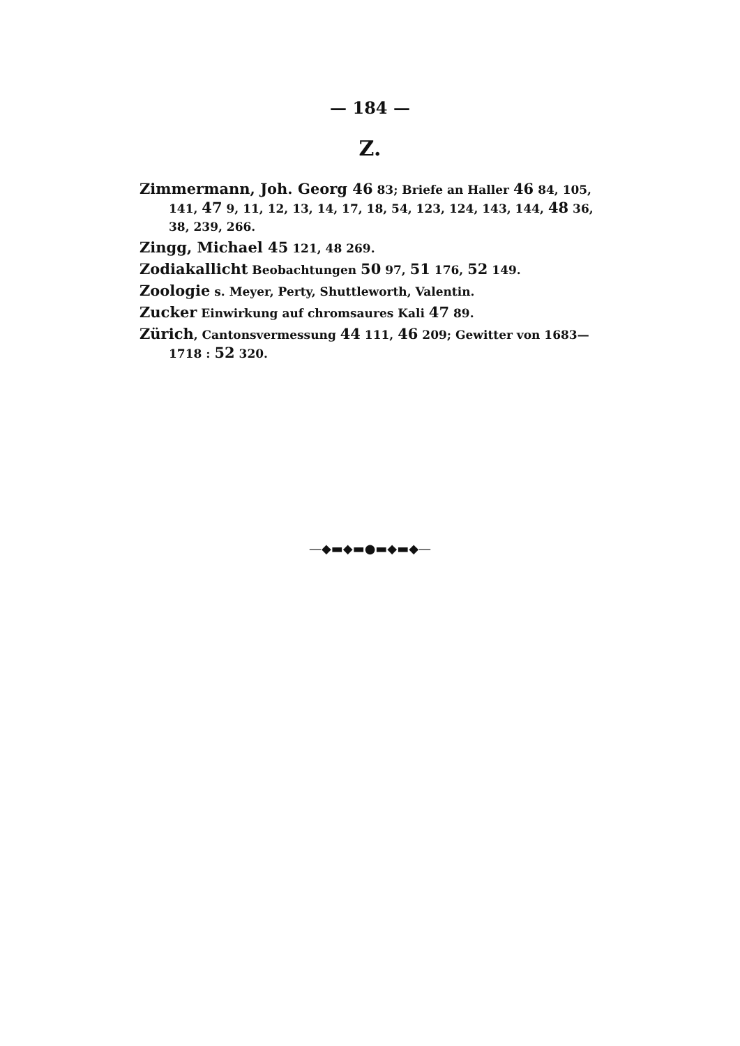— 184 —
Z.
Zimmermann, Joh. Georg 46 83; Briefe an Haller 46 84, 105, 141, 47 9, 11, 12, 13, 14, 17, 18, 54, 123, 124, 143, 144, 48 36, 38, 239, 266.
Zingg, Michael 45 121, 48 269.
Zodiakallicht Beobachtungen 50 97, 51 176, 52 149.
Zoologie s. Meyer, Perty, Shuttleworth, Valentin.
Zucker Einwirkung auf chromsaures Kali 47 89.
Zürich, Cantonsvermessung 44 111, 46 209; Gewitter von 1683—1718 : 52 320.
—◆▬◆▬●▬◆▬◆—